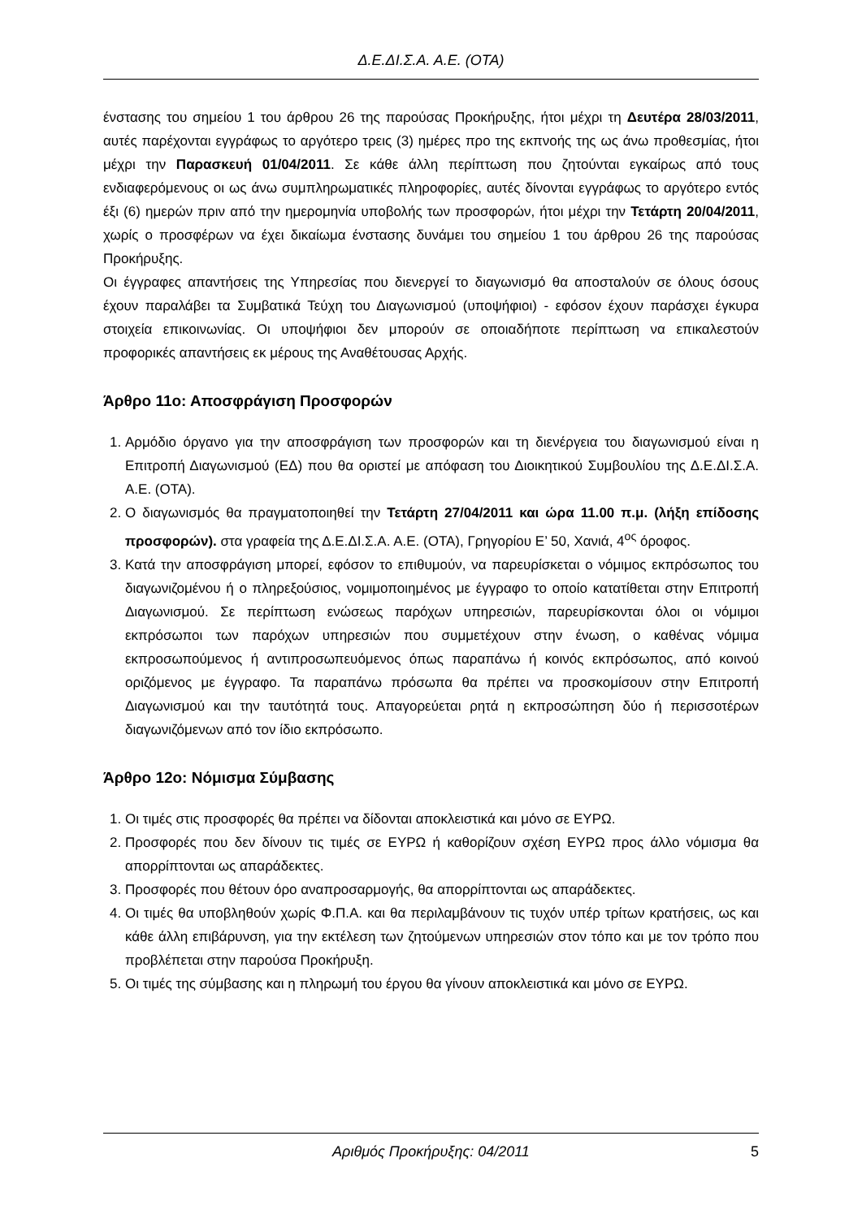Δ.Ε.ΔΙ.Σ.Α. Α.Ε. (ΟΤΑ)
ένστασης του σημείου 1 του άρθρου 26 της παρούσας Προκήρυξης, ήτοι μέχρι τη Δευτέρα 28/03/2011, αυτές παρέχονται εγγράφως το αργότερο τρεις (3) ημέρες προ της εκπνοής της ως άνω προθεσμίας, ήτοι μέχρι την Παρασκευή 01/04/2011. Σε κάθε άλλη περίπτωση που ζητούνται εγκαίρως από τους ενδιαφερόμενους οι ως άνω συμπληρωματικές πληροφορίες, αυτές δίνονται εγγράφως το αργότερο εντός έξι (6) ημερών πριν από την ημερομηνία υποβολής των προσφορών, ήτοι μέχρι την Τετάρτη 20/04/2011, χωρίς ο προσφέρων να έχει δικαίωμα ένστασης δυνάμει του σημείου 1 του άρθρου 26 της παρούσας Προκήρυξης.
Οι έγγραφες απαντήσεις της Υπηρεσίας που διενεργεί το διαγωνισμό θα αποσταλούν σε όλους όσους έχουν παραλάβει τα Συμβατικά Τεύχη του Διαγωνισμού (υποψήφιοι) - εφόσον έχουν παράσχει έγκυρα στοιχεία επικοινωνίας. Οι υποψήφιοι δεν μπορούν σε οποιαδήποτε περίπτωση να επικαλεστούν προφορικές απαντήσεις εκ μέρους της Αναθέτουσας Αρχής.
Άρθρο 11ο: Αποσφράγιση Προσφορών
1. Αρμόδιο όργανο για την αποσφράγιση των προσφορών και τη διενέργεια του διαγωνισμού είναι η Επιτροπή Διαγωνισμού (ΕΔ) που θα οριστεί με απόφαση του Διοικητικού Συμβουλίου της Δ.Ε.ΔΙ.Σ.Α. Α.Ε. (ΟΤΑ).
2. Ο διαγωνισμός θα πραγματοποιηθεί την Τετάρτη 27/04/2011 και ώρα 11.00 π.μ. (λήξη επίδοσης προσφορών). στα γραφεία της Δ.Ε.ΔΙ.Σ.Α. Α.Ε. (ΟΤΑ), Γρηγορίου Ε’ 50, Χανιά, 4<sup>ος</sup> όροφος.
3. Κατά την αποσφράγιση μπορεί, εφόσον το επιθυμούν, να παρευρίσκεται ο νόμιμος εκπρόσωπος του διαγωνιζομένου ή ο πληρεξούσιος, νομιμοποιημένος με έγγραφο το οποίο κατατίθεται στην Επιτροπή Διαγωνισμού. Σε περίπτωση ενώσεως παρόχων υπηρεσιών, παρευρίσκονται όλοι οι νόμιμοι εκπρόσωποι των παρόχων υπηρεσιών που συμμετέχουν στην ένωση, ο καθένας νόμιμα εκπροσωπούμενος ή αντιπροσωπευόμενος όπως παραπάνω ή κοινός εκπρόσωπος, από κοινού οριζόμενος με έγγραφο. Τα παραπάνω πρόσωπα θα πρέπει να προσκομίσουν στην Επιτροπή Διαγωνισμού και την ταυτότητά τους. Απαγορεύεται ρητά η εκπροσώπηση δύο ή περισσοτέρων διαγωνιζόμενων από τον ίδιο εκπρόσωπο.
Άρθρο 12ο: Νόμισμα Σύμβασης
1. Οι τιμές στις προσφορές θα πρέπει να δίδονται αποκλειστικά και μόνο σε ΕΥΡΩ.
2. Προσφορές που δεν δίνουν τις τιμές σε ΕΥΡΩ ή καθορίζουν σχέση ΕΥΡΩ προς άλλο νόμισμα θα απορρίπτονται ως απαράδεκτες.
3. Προσφορές που θέτουν όρο αναπροσαρμογής, θα απορρίπτονται ως απαράδεκτες.
4. Οι τιμές θα υποβληθούν χωρίς Φ.Π.Α. και θα περιλαμβάνουν τις τυχόν υπέρ τρίτων κρατήσεις, ως και κάθε άλλη επιβάρυνση, για την εκτέλεση των ζητούμενων υπηρεσιών στον τόπο και με τον τρόπο που προβλέπεται στην παρούσα Προκήρυξη.
5. Οι τιμές της σύμβασης και η πληρωμή του έργου θα γίνουν αποκλειστικά και μόνο σε ΕΥΡΩ.
Αριθμός Προκήρυξης: 04/2011 5